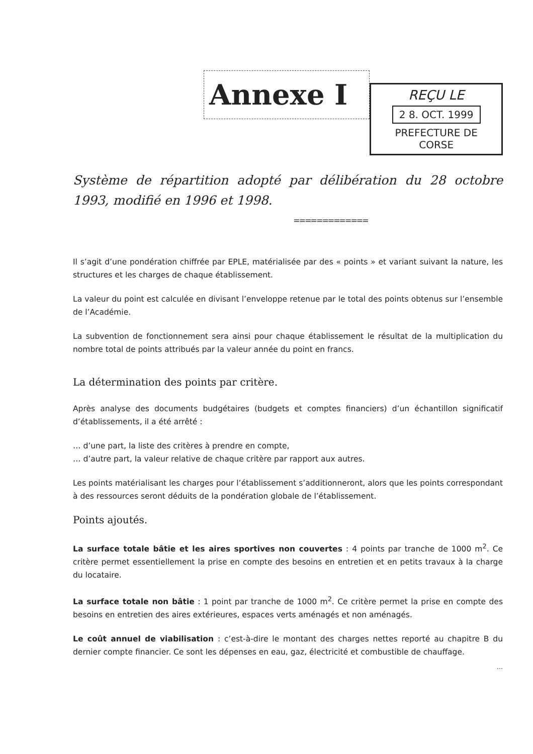Annexe I
REÇU LE
2 8. OCT. 1999
PREFECTURE DE CORSE
Système de répartition adopté par délibération du 28 octobre 1993, modifié en 1996 et 1998.
=============
Il s’agit d’une pondération chiffrée par EPLE, matérialisée par des « points » et variant suivant la nature, les structures et les charges de chaque établissement.
La valeur du point est calculée en divisant l’enveloppe retenue par le total des points obtenus sur l’ensemble de l’Académie.
La subvention de fonctionnement sera ainsi pour chaque établissement le résultat de la multiplication du nombre total de points attribués par la valeur année du point en francs.
La détermination des points par critère.
Après analyse des documents budgétaires (budgets et comptes financiers) d’un échantillon significatif d’établissements, il a été arrêté :
… d’une part, la liste des critères à prendre en compte,
… d’autre part, la valeur relative de chaque critère par rapport aux autres.
Les points matérialisant les charges pour l’établissement s’additionneront, alors que les points correspondant à des ressources seront déduits de la pondération globale de l’établissement.
Points ajoutés.
La surface totale bâtie et les aires sportives non couvertes : 4 points par tranche de 1000 m<sup>2</sup>. Ce critère permet essentiellement la prise en compte des besoins en entretien et en petits travaux à la charge du locataire.
La surface totale non bâtie : 1 point par tranche de 1000 m<sup>2</sup>. Ce critère permet la prise en compte des besoins en entretien des aires extérieures, espaces verts aménagés et non aménagés.
Le coût annuel de viabilisation : c’est-à-dire le montant des charges nettes reporté au chapitre B du dernier compte financier. Ce sont les dépenses en eau, gaz, électricité et combustible de chauffage.
…